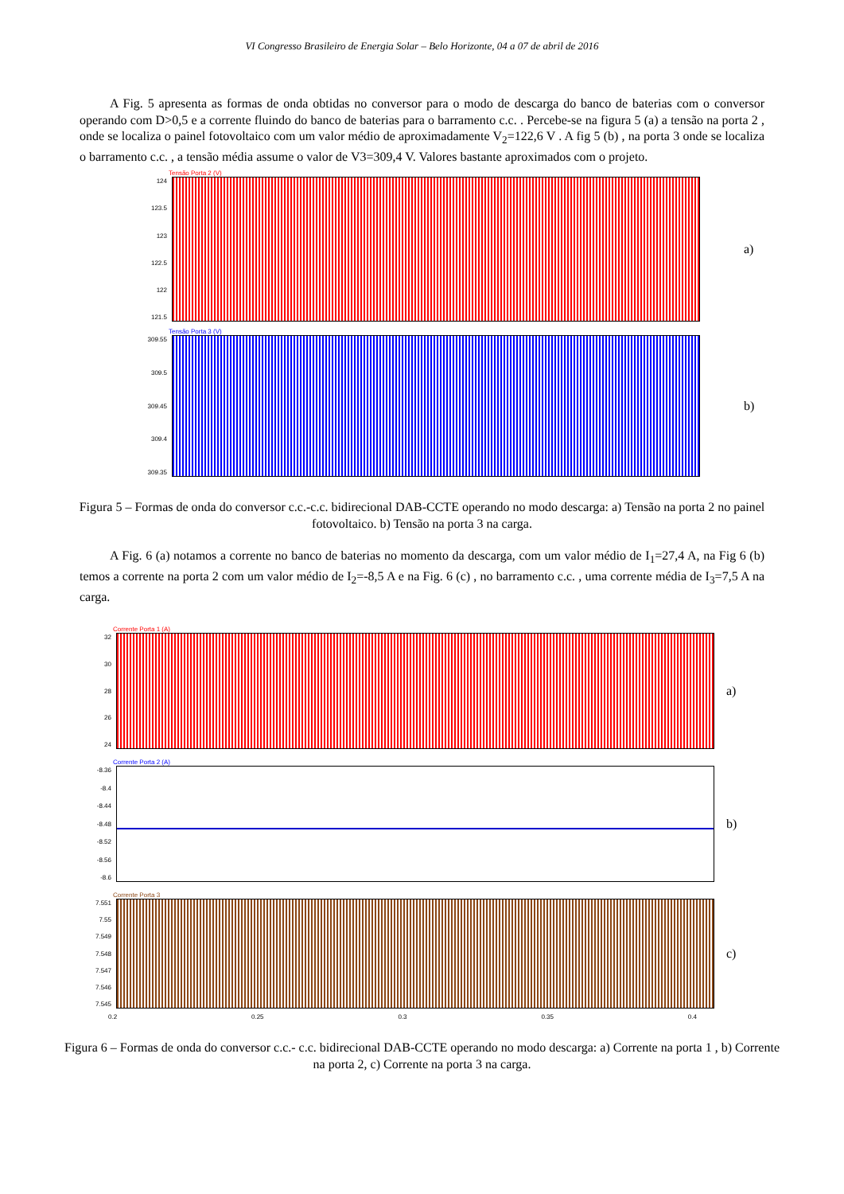VI Congresso Brasileiro de Energia Solar – Belo Horizonte, 04 a 07 de abril de 2016
A Fig. 5 apresenta as formas de onda obtidas no conversor para o modo de descarga do banco de baterias com o conversor operando com D>0,5 e a corrente fluindo do banco de baterias para o barramento c.c. . Percebe-se na figura 5 (a) a tensão na porta 2 , onde se localiza o painel fotovoltaico com um valor médio de aproximadamente V<sub>2</sub>=122,6 V . A fig 5 (b) , na porta 3 onde se localiza o barramento c.c. , a tensão média assume o valor de V3=309,4 V. Valores bastante aproximados com o projeto.
Tensão Porta 2 (V)
124
123.5
123
122.5
122
121.5
a)
Tensão Porta 3 (V)
309.55
309.5
309.45
309.4
309.35
b)
Figura 5 – Formas de onda do conversor c.c.-c.c. bidirecional DAB-CCTE operando no modo descarga: a) Tensão na porta 2 no painel fotovoltaico. b) Tensão na porta 3 na carga.
A Fig. 6 (a) notamos a corrente no banco de baterias no momento da descarga, com um valor médio de I<sub>1</sub>=27,4 A, na Fig 6 (b) temos a corrente na porta 2 com um valor médio de I<sub>2</sub>=-8,5 A e na Fig. 6 (c) , no barramento c.c. , uma corrente média de I<sub>3</sub>=7,5 A na carga.
Corrente Porta 1 (A)
32
30
28
26
24
a)
Corrente Porta 2 (A)
-8.36
-8.4
-8.44
-8.48
-8.52
-8.56
-8.6
b)
Corrente Porta 3
7.551
7.55
7.549
7.548
7.547
7.546
7.545
c)
0.2 0.25 0.3 0.35 0.4
Figura 6 – Formas de onda do conversor c.c.- c.c. bidirecional DAB-CCTE operando no modo descarga: a) Corrente na porta 1 , b) Corrente na porta 2, c) Corrente na porta 3 na carga.